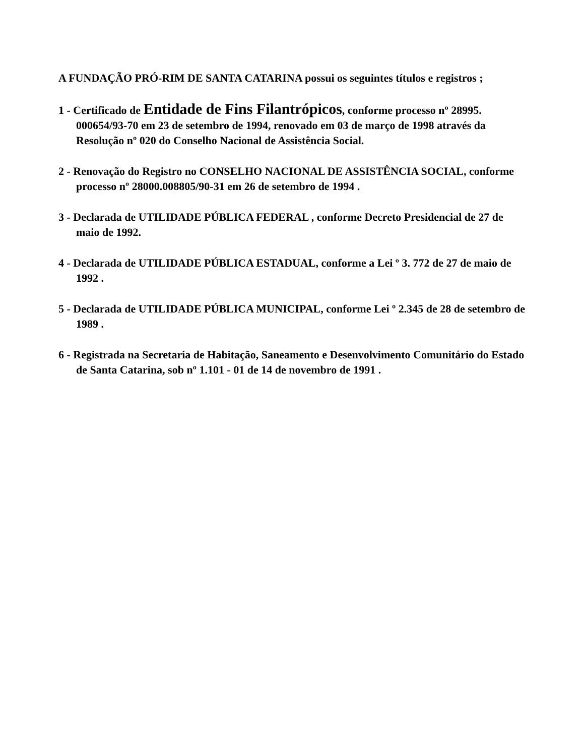A FUNDAÇÃO PRÓ-RIM DE SANTA CATARINA possui os seguintes títulos e registros ;
1 - Certificado de Entidade de Fins Filantrópicos, conforme processo nº 28995. 000654/93-70 em 23 de setembro de 1994, renovado em 03 de março de 1998 através da Resolução nº 020 do Conselho Nacional de Assistência Social.
2 - Renovação do Registro no CONSELHO NACIONAL DE ASSISTÊNCIA SOCIAL, conforme processo nº 28000.008805/90-31 em 26 de setembro de 1994 .
3 - Declarada de UTILIDADE PÚBLICA FEDERAL , conforme Decreto Presidencial de 27 de maio de 1992.
4 - Declarada de UTILIDADE PÚBLICA ESTADUAL, conforme a Lei º 3. 772 de 27 de maio de 1992 .
5 - Declarada de UTILIDADE PÚBLICA MUNICIPAL, conforme Lei º 2.345 de 28 de setembro de 1989 .
6 - Registrada na Secretaria de Habitação, Saneamento e Desenvolvimento Comunitário do Estado de Santa Catarina, sob nº 1.101 - 01 de 14 de novembro de 1991 .